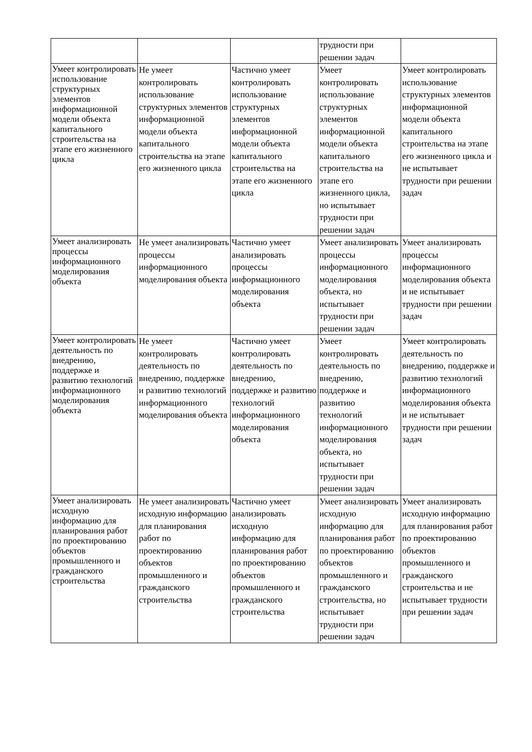| | | | трудности при решении задач | |
| Умеет контролировать использование структурных элементов информационной модели объекта капитального строительства на этапе его жизненного цикла | Не умеет контролировать использование структурных элементов информационной модели объекта капитального строительства на этапе его жизненного цикла | Частично умеет контролировать использование структурных элементов информационной модели объекта капитального строительства на этапе его жизненного цикла | Умеет контролировать использование структурных элементов информационной модели объекта капитального строительства на этапе его жизненного цикла, но испытывает трудности при решении задач | Умеет контролировать использование структурных элементов информационной модели объекта капитального строительства на этапе его жизненного цикла и не испытывает трудности при решении задач |
| Умеет анализировать процессы информационного моделирования объекта | Не умеет анализировать процессы информационного моделирования объекта | Частично умеет анализировать процессы информационного моделирования объекта | Умеет анализировать процессы информационного моделирования объекта, но испытывает трудности при решении задач | Умеет анализировать процессы информационного моделирования объекта и не испытывает трудности при решении задач |
| Умеет контролировать деятельность по внедрению, поддержке и развитию технологий информационного моделирования объекта | Не умеет контролировать деятельность по внедрению, поддержке и развитию технологий информационного моделирования объекта | Частично умеет контролировать деятельность по внедрению, поддержке и развитию технологий информационного моделирования объекта | Умеет контролировать деятельность по внедрению, поддержке и развитию технологий информационного моделирования объекта, но испытывает трудности при решении задач | Умеет контролировать деятельность по внедрению, поддержке и развитию технологий информационного моделирования объекта и не испытывает трудности при решении задач |
| Умеет анализировать исходную информацию для планирования работ по проектированию объектов промышленного и гражданского строительства | Не умеет анализировать исходную информацию для планирования работ по проектированию объектов промышленного и гражданского строительства | Частично умеет анализировать исходную информацию для планирования работ по проектированию объектов промышленного и гражданского строительства | Умеет анализировать исходную информацию для планирования работ по проектированию объектов промышленного и гражданского строительства, но испытывает трудности при решении задач | Умеет анализировать исходную информацию для планирования работ по проектированию объектов промышленного и гражданского строительства и не испытывает трудности при решении задач |